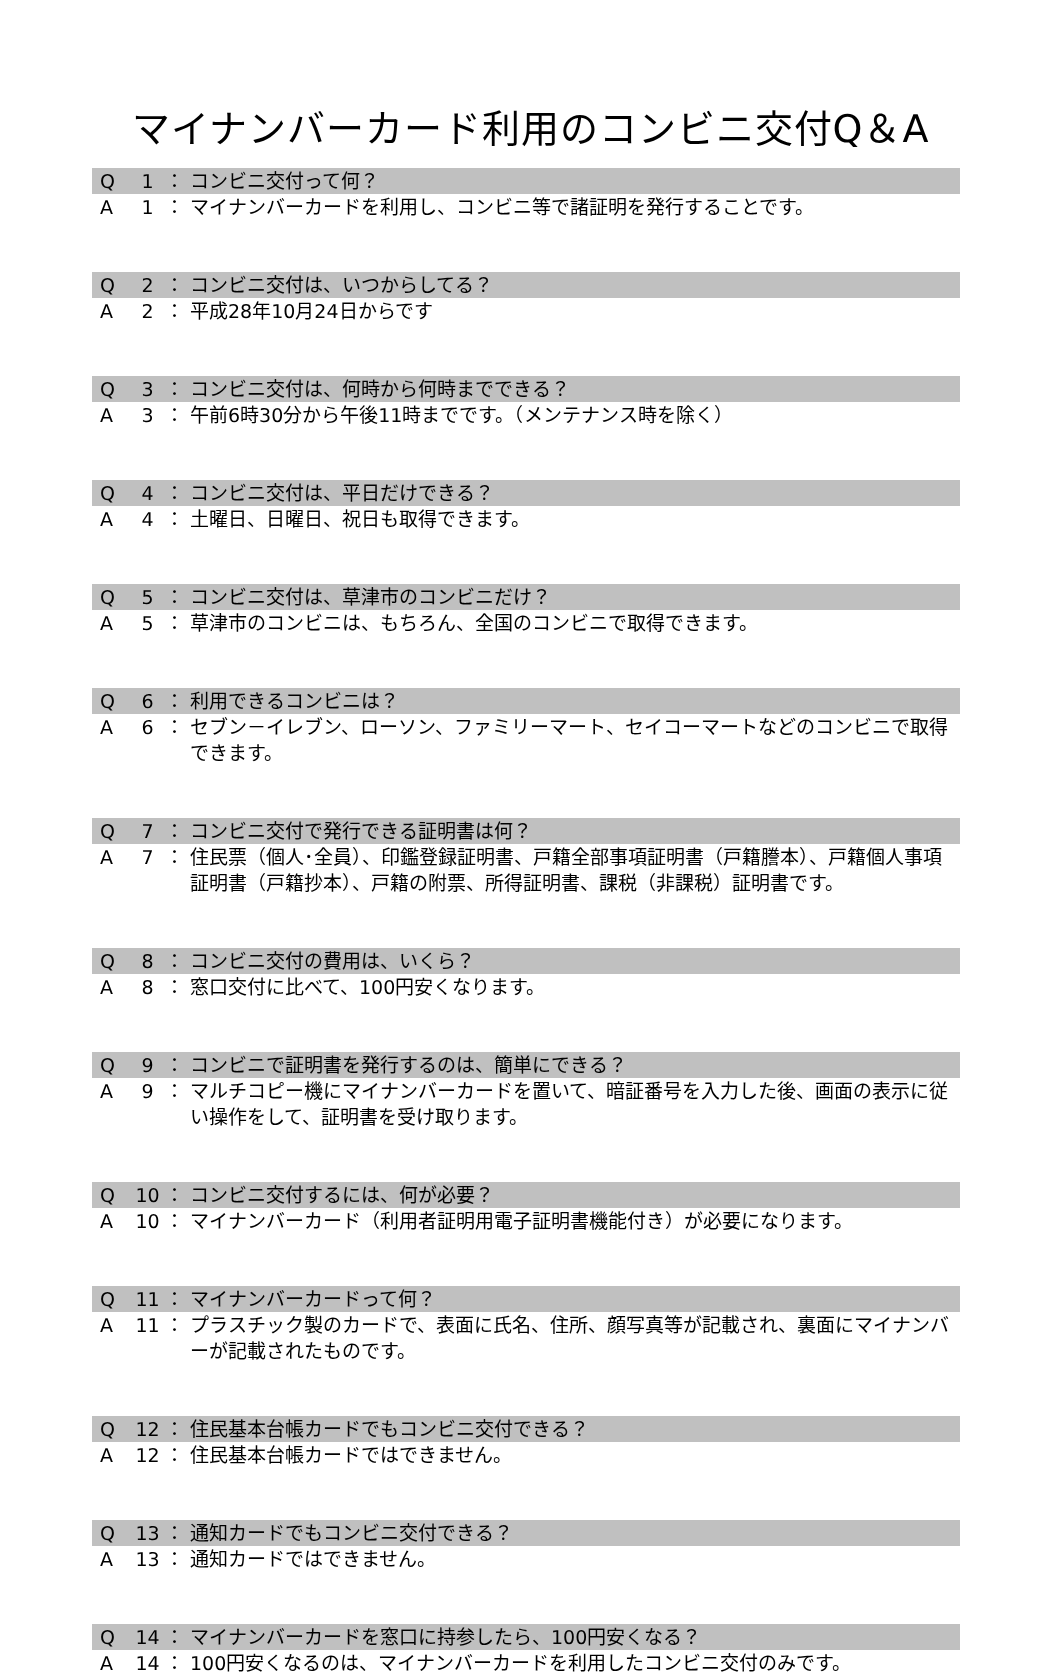マイナンバーカード利用のコンビニ交付Q＆A
Q 1 ： コンビニ交付って何？
A 1 ： マイナンバーカードを利用し、コンビニ等で諸証明を発行することです。
Q 2 ： コンビニ交付は、いつからしてる？
A 2 ： 平成28年10月24日からです
Q 3 ： コンビニ交付は、何時から何時までできる？
A 3 ： 午前6時30分から午後11時までです。（メンテナンス時を除く）
Q 4 ： コンビニ交付は、平日だけできる？
A 4 ： 土曜日、日曜日、祝日も取得できます。
Q 5 ： コンビニ交付は、草津市のコンビニだけ？
A 5 ： 草津市のコンビニは、もちろん、全国のコンビニで取得できます。
Q 6 ： 利用できるコンビニは？
A 6 ： セブン－イレブン、ローソン、ファミリーマート、セイコーマートなどのコンビニで取得できます。
Q 7 ： コンビニ交付で発行できる証明書は何？
A 7 ： 住民票（個人･全員）、印鑑登録証明書、戸籍全部事項証明書（戸籍謄本）、戸籍個人事項証明書（戸籍抄本）、戸籍の附票、所得証明書、課税（非課税）証明書です。
Q 8 ： コンビニ交付の費用は、いくら？
A 8 ： 窓口交付に比べて、100円安くなります。
Q 9 ： コンビニで証明書を発行するのは、簡単にできる？
A 9 ： マルチコピー機にマイナンバーカードを置いて、暗証番号を入力した後、画面の表示に従い操作をして、証明書を受け取ります。
Q 10 ： コンビニ交付するには、何が必要？
A 10 ： マイナンバーカード（利用者証明用電子証明書機能付き）が必要になります。
Q 11 ： マイナンバーカードって何？
A 11 ： プラスチック製のカードで、表面に氏名、住所、顔写真等が記載され、裏面にマイナンバーが記載されたものです。
Q 12 ： 住民基本台帳カードでもコンビニ交付できる？
A 12 ： 住民基本台帳カードではできません。
Q 13 ： 通知カードでもコンビニ交付できる？
A 13 ： 通知カードではできません。
Q 14 ： マイナンバーカードを窓口に持参したら、100円安くなる？
A 14 ： 100円安くなるのは、マイナンバーカードを利用したコンビニ交付のみです。